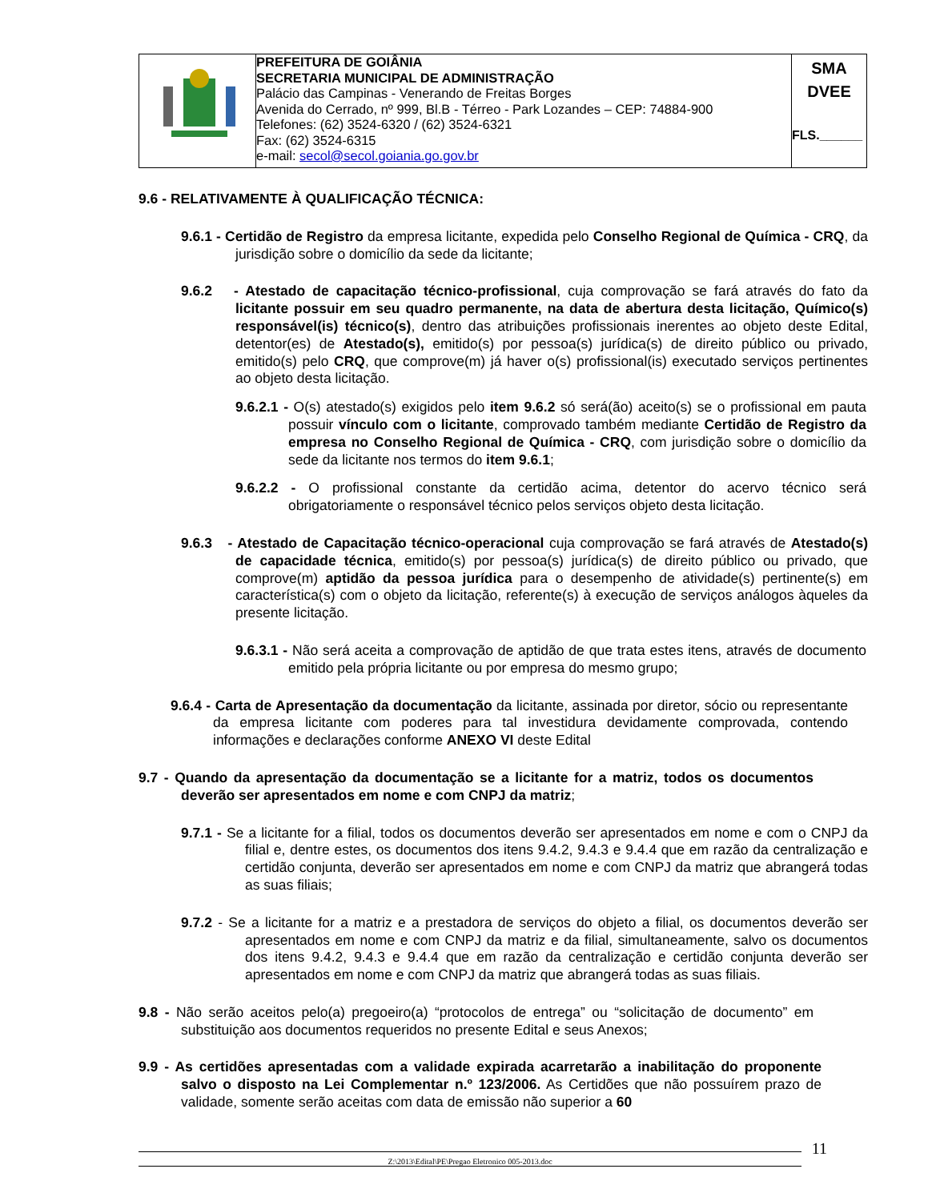| | PREFEITURA DE GOIÂNIA SECRETARIA MUNICIPAL DE ADMINISTRAÇÃO Palácio das Campinas - Venerando de Freitas Borges Avenida do Cerrado, nº 999, Bl.B - Térreo - Park Lozandes – CEP: 74884-900 Telefones: (62) 3524-6320 / (62) 3524-6321 Fax: (62) 3524-6315 e-mail: secol@secol.goiania.go.gov.br | SMA DVEE FLS.______ |
9.6 - RELATIVAMENTE À QUALIFICAÇÃO TÉCNICA:
9.6.1 - Certidão de Registro da empresa licitante, expedida pelo Conselho Regional de Química - CRQ, da jurisdição sobre o domicílio da sede da licitante;
9.6.2 - Atestado de capacitação técnico-profissional, cuja comprovação se fará através do fato da licitante possuir em seu quadro permanente, na data de abertura desta licitação, Químico(s) responsável(is) técnico(s), dentro das atribuições profissionais inerentes ao objeto deste Edital, detentor(es) de Atestado(s), emitido(s) por pessoa(s) jurídica(s) de direito público ou privado, emitido(s) pelo CRQ, que comprove(m) já haver o(s) profissional(is) executado serviços pertinentes ao objeto desta licitação.
9.6.2.1 - O(s) atestado(s) exigidos pelo item 9.6.2 só será(ão) aceito(s) se o profissional em pauta possuir vínculo com o licitante, comprovado também mediante Certidão de Registro da empresa no Conselho Regional de Química - CRQ, com jurisdição sobre o domicílio da sede da licitante nos termos do item 9.6.1;
9.6.2.2 - O profissional constante da certidão acima, detentor do acervo técnico será obrigatoriamente o responsável técnico pelos serviços objeto desta licitação.
9.6.3 - Atestado de Capacitação técnico-operacional cuja comprovação se fará através de Atestado(s) de capacidade técnica, emitido(s) por pessoa(s) jurídica(s) de direito público ou privado, que comprove(m) aptidão da pessoa jurídica para o desempenho de atividade(s) pertinente(s) em característica(s) com o objeto da licitação, referente(s) à execução de serviços análogos àqueles da presente licitação.
9.6.3.1 - Não será aceita a comprovação de aptidão de que trata estes itens, através de documento emitido pela própria licitante ou por empresa do mesmo grupo;
9.6.4 - Carta de Apresentação da documentação da licitante, assinada por diretor, sócio ou representante da empresa licitante com poderes para tal investidura devidamente comprovada, contendo informações e declarações conforme ANEXO VI deste Edital
9.7 - Quando da apresentação da documentação se a licitante for a matriz, todos os documentos deverão ser apresentados em nome e com CNPJ da matriz;
9.7.1 - Se a licitante for a filial, todos os documentos deverão ser apresentados em nome e com o CNPJ da filial e, dentre estes, os documentos dos itens 9.4.2, 9.4.3 e 9.4.4 que em razão da centralização e certidão conjunta, deverão ser apresentados em nome e com CNPJ da matriz que abrangerá todas as suas filiais;
9.7.2 - Se a licitante for a matriz e a prestadora de serviços do objeto a filial, os documentos deverão ser apresentados em nome e com CNPJ da matriz e da filial, simultaneamente, salvo os documentos dos itens 9.4.2, 9.4.3 e 9.4.4 que em razão da centralização e certidão conjunta deverão ser apresentados em nome e com CNPJ da matriz que abrangerá todas as suas filiais.
9.8 - Não serão aceitos pelo(a) pregoeiro(a) “protocolos de entrega” ou “solicitação de documento” em substituição aos documentos requeridos no presente Edital e seus Anexos;
9.9 - As certidões apresentadas com a validade expirada acarretarão a inabilitação do proponente salvo o disposto na Lei Complementar n.º 123/2006. As Certidões que não possuírem prazo de validade, somente serão aceitas com data de emissão não superior a 60
Z:\2013\Edital\PE\Pregao Eletronico 005-2013.doc
11